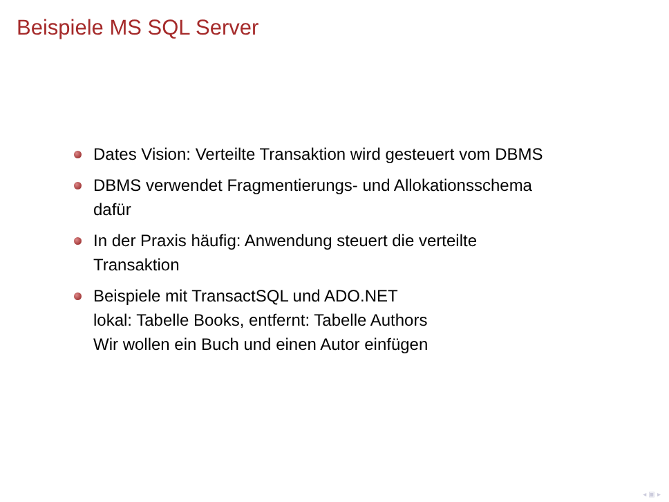Beispiele MS SQL Server
Dates Vision: Verteilte Transaktion wird gesteuert vom DBMS
DBMS verwendet Fragmentierungs- und Allokationsschema
dafür
In der Praxis häufig: Anwendung steuert die verteilte
Transaktion
Beispiele mit TransactSQL und ADO.NET
lokal: Tabelle Books, entfernt: Tabelle Authors
Wir wollen ein Buch und einen Autor einfügen
◂ ▣ ▸